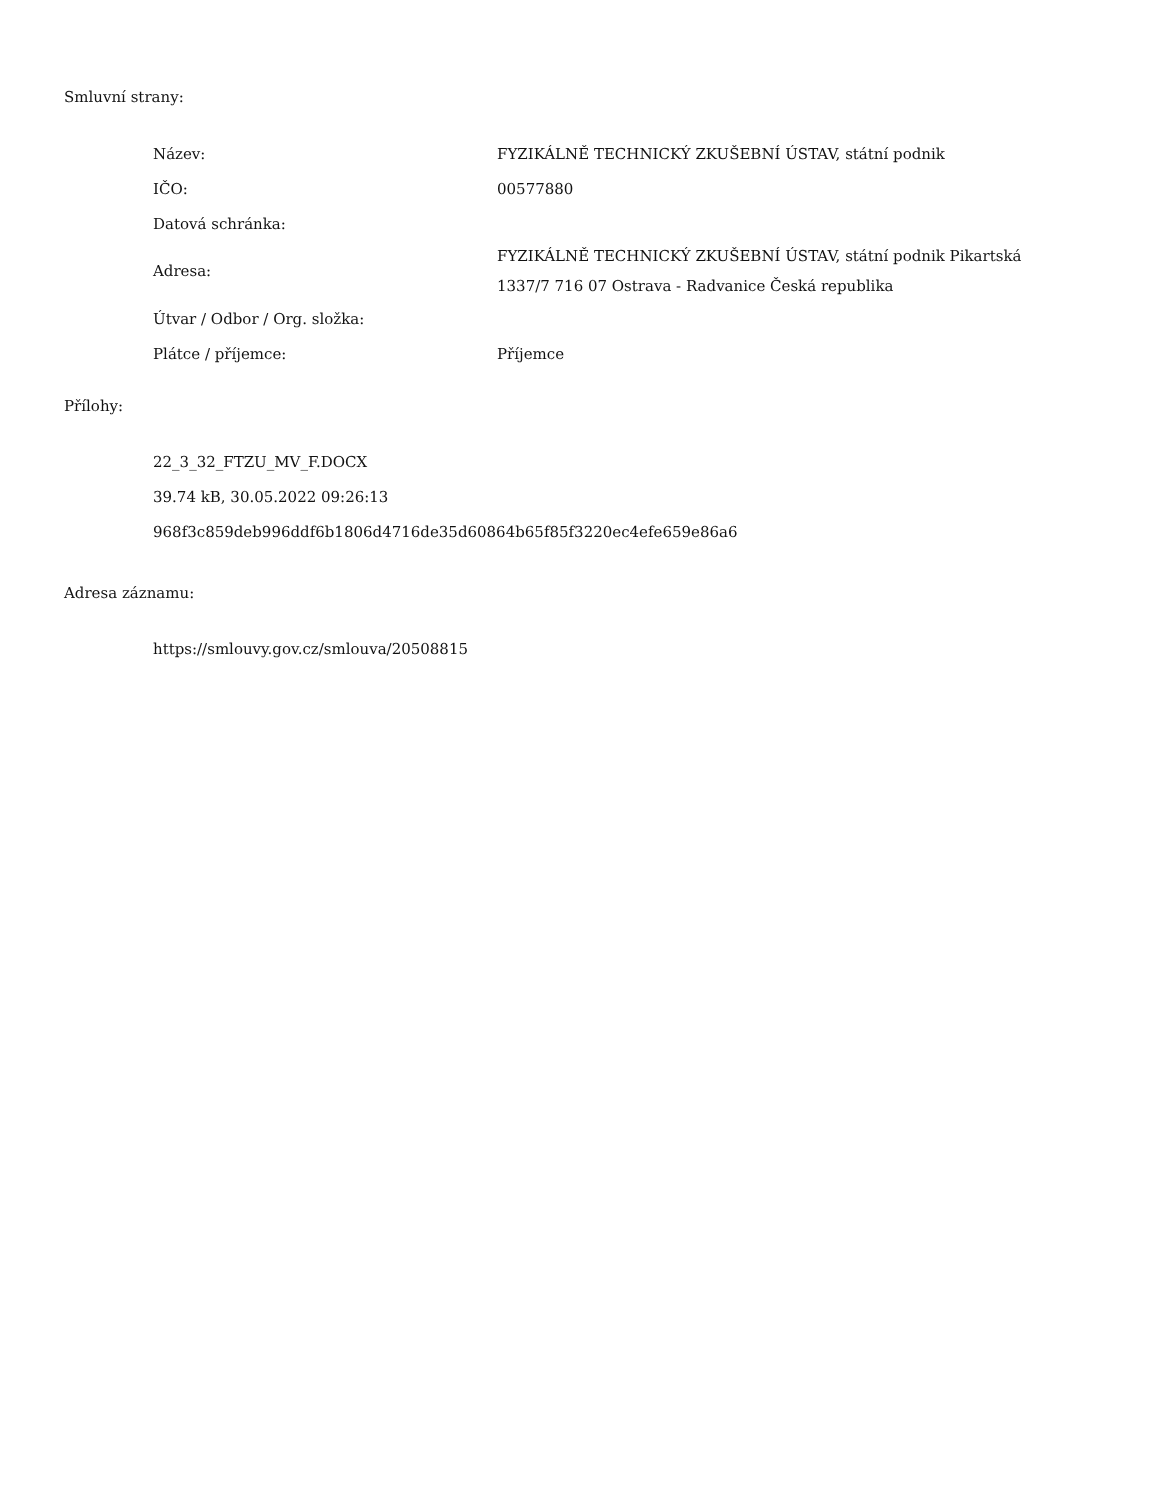Smluvní strany:
| Název: | FYZIKÁLNĚ TECHNICKÝ ZKUŠEBNÍ ÚSTAV, státní podnik |
| IČO: | 00577880 |
| Datová schránka: | |
| Adresa: | FYZIKÁLNĚ TECHNICKÝ ZKUŠEBNÍ ÚSTAV, státní podnik Pikartská 1337/7 716 07 Ostrava - Radvanice Česká republika |
| Útvar / Odbor / Org. složka: | |
| Plátce / příjemce: | Příjemce |
Přílohy:
22_3_32_FTZU_MV_F.DOCX
39.74 kB, 30.05.2022 09:26:13
968f3c859deb996ddf6b1806d4716de35d60864b65f85f3220ec4efe659e86a6
Adresa záznamu:
https://smlouvy.gov.cz/smlouva/20508815